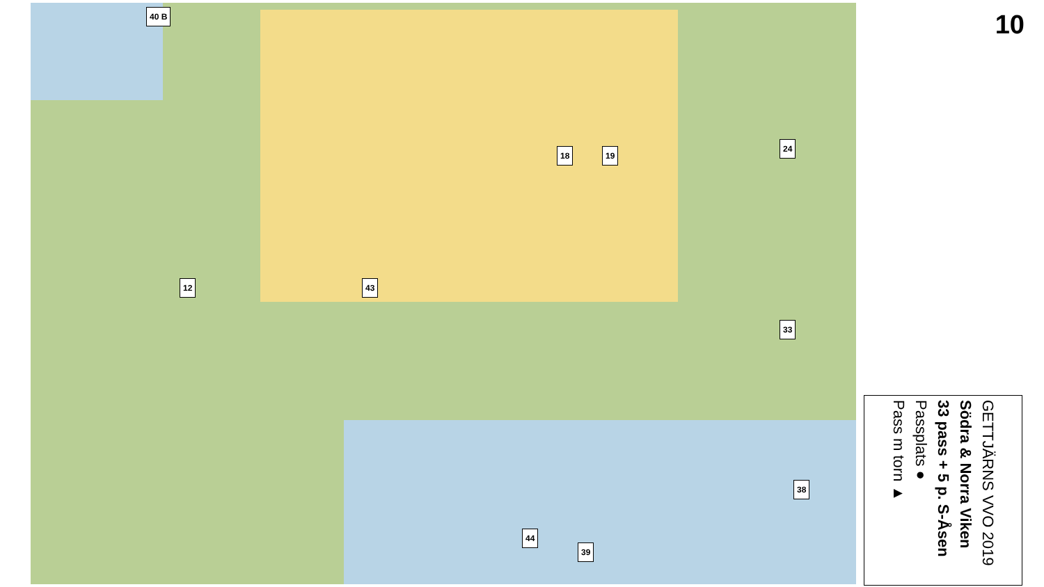40 B
12 43
18 19
24
33
38
44
39
10
GETTJÄRNS VVO 2019
Södra & Norra Viken
33 pass + 5 p. S-Åsen
Passplats ●
Pass m torn ▲